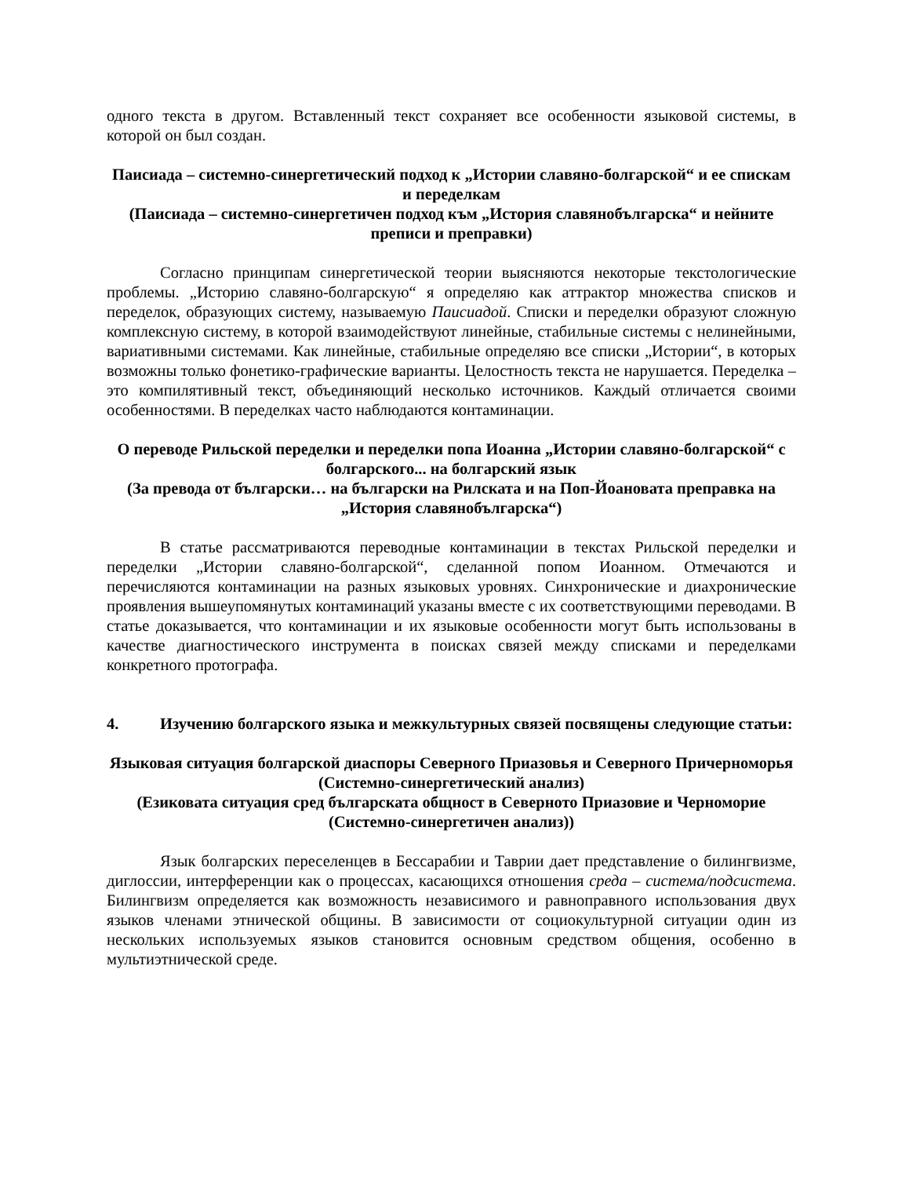одного текста в другом. Вставленный текст сохраняет все особенности языковой системы, в которой он был создан.
Паисиада – системно-синергетический подход к „Истории славяно-болгарской“ и ее спискам и переделкам
(Паисиада – системно-синергетичен подход към „История славянобългарска“ и нейните преписи и преправки)
Согласно принципам синергетической теории выясняются некоторые текстологические проблемы. „Историю славяно-болгарскую“ я определяю как аттрактор множества списков и переделок, образующих систему, называемую Паисиадой. Списки и переделки образуют сложную комплексную систему, в которой взаимодействуют линейные, стабильные системы с нелинейными, вариативными системами. Как линейные, стабильные определяю все списки „Истории“, в которых возможны только фонетико-графические варианты. Целостность текста не нарушается. Переделка – это компилятивный текст, объединяющий несколько источников. Каждый отличается своими особенностями. В переделках часто наблюдаются контаминации.
О переводе Рильской переделки и переделки попа Иоанна „Истории славяно-болгарской“ с болгарского... на болгарский язык
(За превода от български… на български на Рилската и на Поп-Йоановата преправка на „История славянобългарска“)
В статье рассматриваются переводные контаминации в текстах Рильской переделки и переделки „Истории славяно-болгарской“, сделанной попом Иоанном. Отмечаются и перечисляются контаминации на разных языковых уровнях. Синхронические и диахронические проявления вышеупомянутых контаминаций указаны вместе с их соответствующими переводами. В статье доказывается, что контаминации и их языковые особенности могут быть использованы в качестве диагностического инструмента в поисках связей между списками и переделками конкретного протографа.
4. Изучению болгарского языка и межкультурных связей посвящены следующие статьи:
Языковая ситуация болгарской диаспоры Северного Приазовья и Северного Причерноморья (Системно-синергетический анализ)
(Езиковата ситуация сред българската общност в Северното Приазовие и Черноморие (Системно-синергетичен анализ))
Язык болгарских переселенцев в Бессарабии и Таврии дает представление о билингвизме, диглоссии, интерференции как о процессах, касающихся отношения среда – система/подсистема. Билингвизм определяется как возможность независимого и равноправного использования двух языков членами этнической общины. В зависимости от социокультурной ситуации один из нескольких используемых языков становится основным средством общения, особенно в мультиэтнической среде.